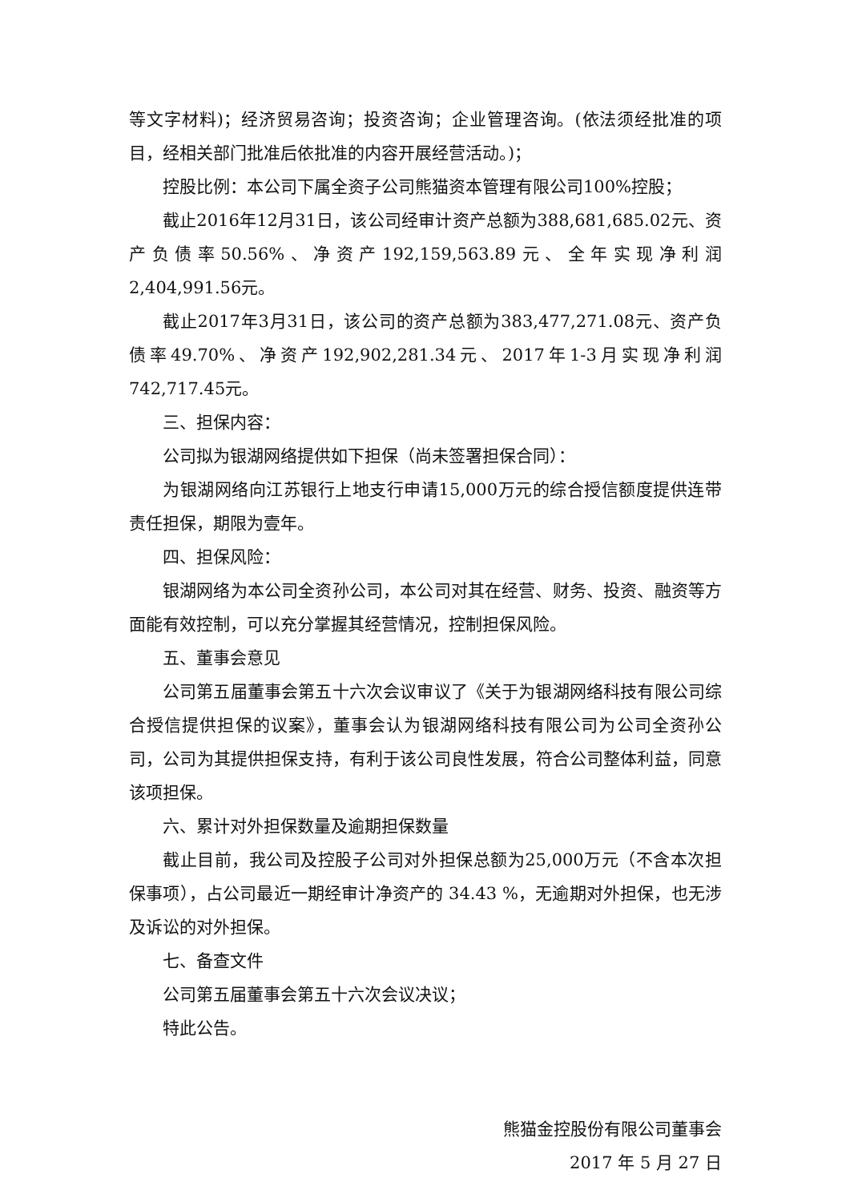等文字材料)；经济贸易咨询；投资咨询；企业管理咨询。(依法须经批准的项目，经相关部门批准后依批准的内容开展经营活动。)；
控股比例：本公司下属全资子公司熊猫资本管理有限公司100%控股；
截止2016年12月31日，该公司经审计资产总额为388,681,685.02元、资产负债率50.56%、净资产192,159,563.89元、全年实现净利润2,404,991.56元。
截止2017年3月31日，该公司的资产总额为383,477,271.08元、资产负债率49.70%、净资产192,902,281.34元、2017年1-3月实现净利润742,717.45元。
三、担保内容：
公司拟为银湖网络提供如下担保（尚未签署担保合同）：
为银湖网络向江苏银行上地支行申请15,000万元的综合授信额度提供连带责任担保，期限为壹年。
四、担保风险：
银湖网络为本公司全资孙公司，本公司对其在经营、财务、投资、融资等方面能有效控制，可以充分掌握其经营情况，控制担保风险。
五、董事会意见
公司第五届董事会第五十六次会议审议了《关于为银湖网络科技有限公司综合授信提供担保的议案》，董事会认为银湖网络科技有限公司为公司全资孙公司，公司为其提供担保支持，有利于该公司良性发展，符合公司整体利益，同意该项担保。
六、累计对外担保数量及逾期担保数量
截止目前，我公司及控股子公司对外担保总额为25,000万元（不含本次担保事项），占公司最近一期经审计净资产的 34.43 %，无逾期对外担保，也无涉及诉讼的对外担保。
七、备查文件
公司第五届董事会第五十六次会议决议；
特此公告。
熊猫金控股份有限公司董事会
2017 年 5 月 27 日